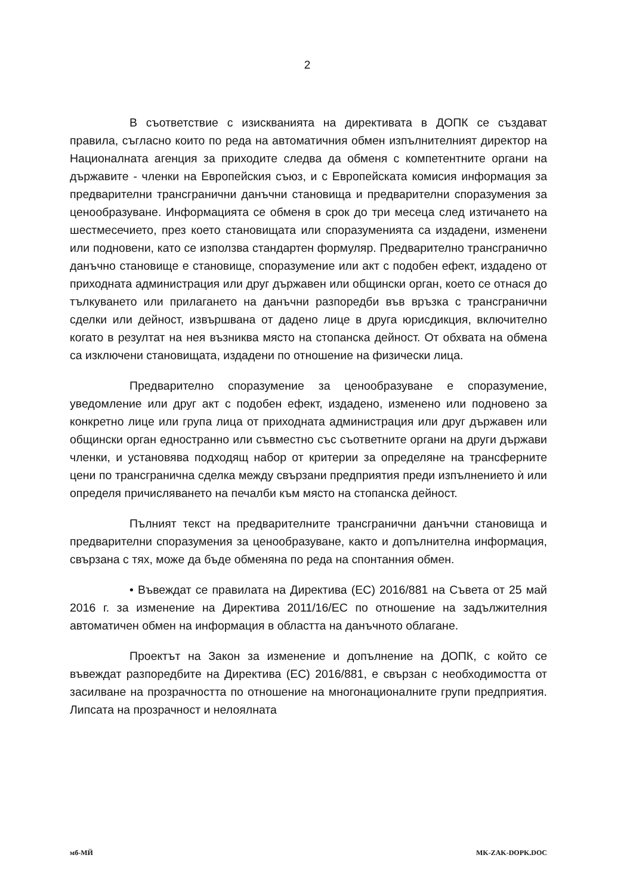2
В съответствие с изискванията на директивата в ДОПК се създават правила, съгласно които по реда на автоматичния обмен изпълнителният директор на Националната агенция за приходите следва да обменя с компетентните органи на държавите - членки на Европейския съюз, и с Европейската комисия информация за предварителни трансгранични данъчни становища и предварителни споразумения за ценообразуване. Информацията се обменя в срок до три месеца след изтичането на шестмесечието, през което становищата или споразуменията са издадени, изменени или подновени, като се използва стандартен формуляр. Предварително трансгранично данъчно становище е становище, споразумение или акт с подобен ефект, издадено от приходната администрация или друг държавен или общински орган, което се отнася до тълкуването или прилагането на данъчни разпоредби във връзка с трансгранични сделки или дейност, извършвана от дадено лице в друга юрисдикция, включително когато в резултат на нея възниква място на стопанска дейност. От обхвата на обмена са изключени становищата, издадени по отношение на физически лица.
Предварително споразумение за ценообразуване е споразумение, уведомление или друг акт с подобен ефект, издадено, изменено или подновено за конкретно лице или група лица от приходната администрация или друг държавен или общински орган едностранно или съвместно със съответните органи на други държави членки, и установява подходящ набор от критерии за определяне на трансферните цени по трансгранична сделка между свързани предприятия преди изпълнението ѝ или определя причисляването на печалби към място на стопанска дейност.
Пълният текст на предварителните трансгранични данъчни становища и предварителни споразумения за ценообразуване, както и допълнителна информация, свързана с тях, може да бъде обменяна по реда на спонтанния обмен.
• Въвеждат се правилата на Директива (ЕС) 2016/881 на Съвета от 25 май 2016 г. за изменение на Директива 2011/16/ЕС по отношение на задължителния автоматичен обмен на информация в областта на данъчното облагане.
Проектът на Закон за изменение и допълнение на ДОПК, с който се въвеждат разпоредбите на Директива (ЕС) 2016/881, е свързан с необходимостта от засилване на прозрачността по отношение на многонационалните групи предприятия. Липсата на прозрачност и нелоялната
мб-МЙ MK-ZAK-DOPK.DOC